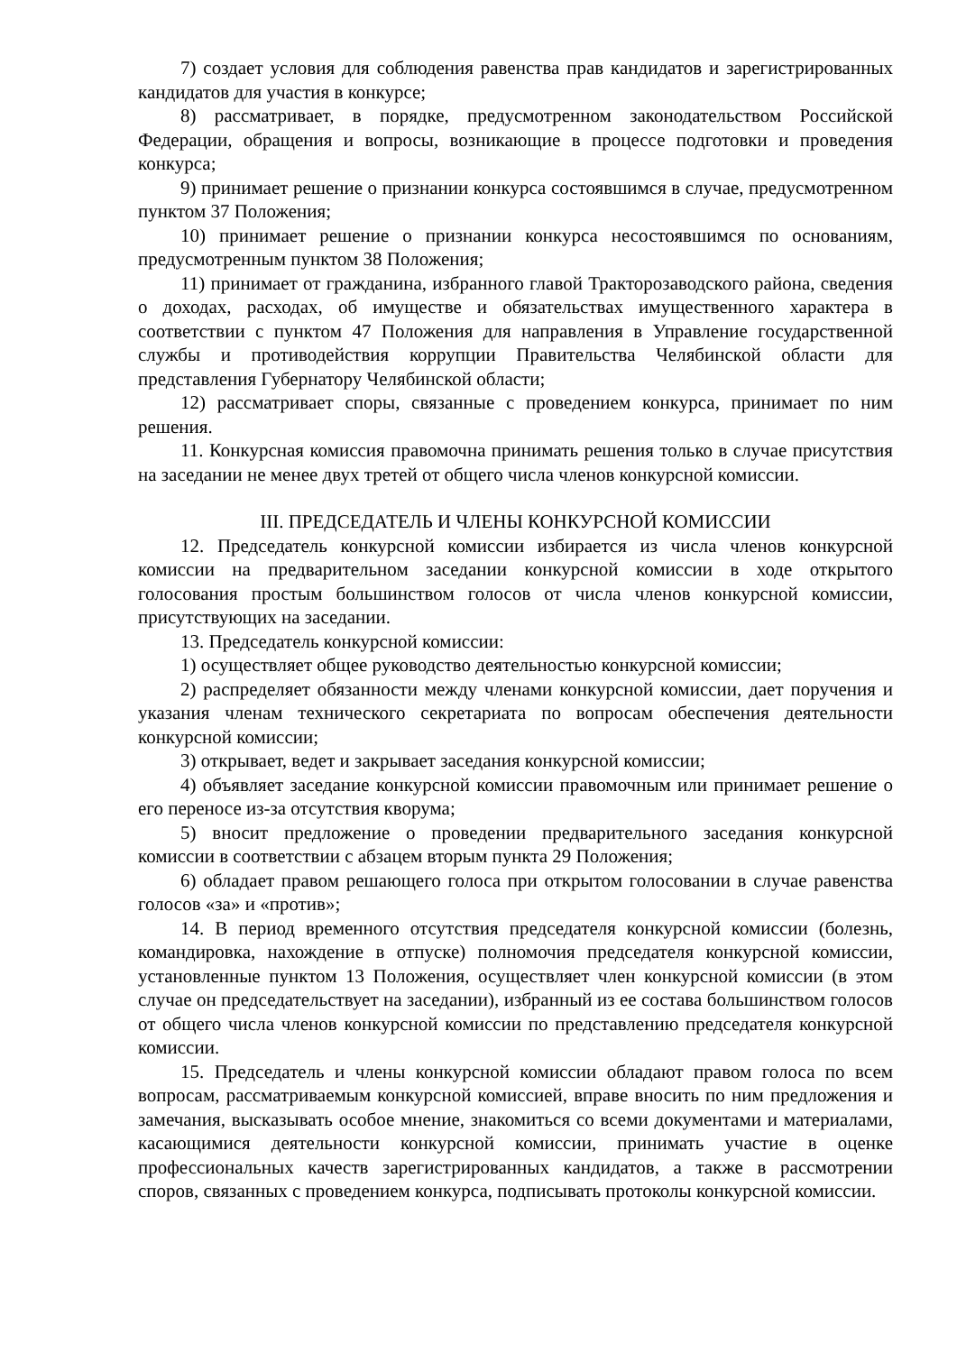7) создает условия для соблюдения равенства прав кандидатов и зарегистрированных кандидатов для участия в конкурсе;
8) рассматривает, в порядке, предусмотренном законодательством Российской Федерации, обращения и вопросы, возникающие в процессе подготовки и проведения конкурса;
9) принимает решение о признании конкурса состоявшимся в случае, предусмотренном пунктом 37 Положения;
10) принимает решение о признании конкурса несостоявшимся по основаниям, предусмотренным пунктом 38 Положения;
11) принимает от гражданина, избранного главой Тракторозаводского района, сведения о доходах, расходах, об имуществе и обязательствах имущественного характера в соответствии с пунктом 47 Положения для направления в Управление государственной службы и противодействия коррупции Правительства Челябинской области для представления Губернатору Челябинской области;
12) рассматривает споры, связанные с проведением конкурса, принимает по ним решения.
11. Конкурсная комиссия правомочна принимать решения только в случае присутствия на заседании не менее двух третей от общего числа членов конкурсной комиссии.
III. ПРЕДСЕДАТЕЛЬ И ЧЛЕНЫ КОНКУРСНОЙ КОМИССИИ
12. Председатель конкурсной комиссии избирается из числа членов конкурсной комиссии на предварительном заседании конкурсной комиссии в ходе открытого голосования простым большинством голосов от числа членов конкурсной комиссии, присутствующих на заседании.
13. Председатель конкурсной комиссии:
1) осуществляет общее руководство деятельностью конкурсной комиссии;
2) распределяет обязанности между членами конкурсной комиссии, дает поручения и указания членам технического секретариата по вопросам обеспечения деятельности конкурсной комиссии;
3) открывает, ведет и закрывает заседания конкурсной комиссии;
4) объявляет заседание конкурсной комиссии правомочным или принимает решение о его переносе из-за отсутствия кворума;
5) вносит предложение о проведении предварительного заседания конкурсной комиссии в соответствии с абзацем вторым пункта 29 Положения;
6) обладает правом решающего голоса при открытом голосовании в случае равенства голосов «за» и «против»;
14. В период временного отсутствия председателя конкурсной комиссии (болезнь, командировка, нахождение в отпуске) полномочия председателя конкурсной комиссии, установленные пунктом 13 Положения, осуществляет член конкурсной комиссии (в этом случае он председательствует на заседании), избранный из ее состава большинством голосов от общего числа членов конкурсной комиссии по представлению председателя конкурсной комиссии.
15. Председатель и члены конкурсной комиссии обладают правом голоса по всем вопросам, рассматриваемым конкурсной комиссией, вправе вносить по ним предложения и замечания, высказывать особое мнение, знакомиться со всеми документами и материалами, касающимися деятельности конкурсной комиссии, принимать участие в оценке профессиональных качеств зарегистрированных кандидатов, а также в рассмотрении споров, связанных с проведением конкурса, подписывать протоколы конкурсной комиссии.